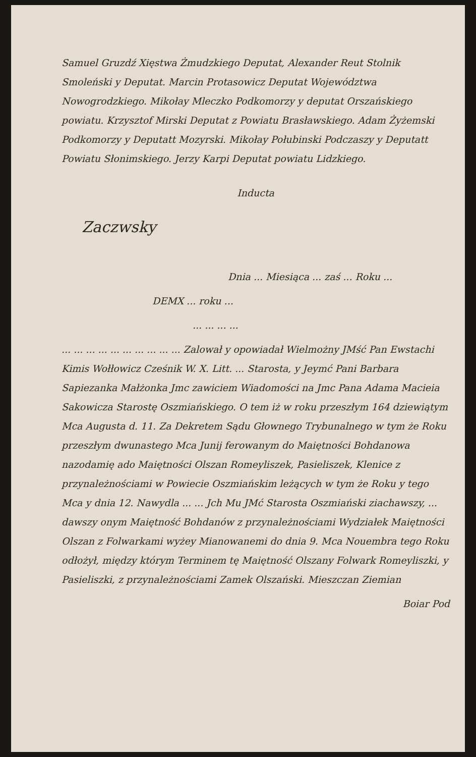Samuel Gruzdź Xięstwa Żmudzkiego Deputat, Alexander Reut Stolnik Smoleński y Deputat. Marcin Protasowicz Deputat Województwa Nowogrodzkiego. Mikołay Mleczko Podkomorzy y deputat Orszańskiego powiatu. Krzysztof Mirski Deputat z Powiatu Brasławskiego. Adam Żyżemski Podkomorzy y Deputatt Mozyrski. Mikołay Połubinski Podczaszy y Deputatt Powiatu Słonimskiego. Jerzy Karpi Deputat powiatu Lidzkiego.
Inducta
Zaczwsky
Dnia ... Miesiąca ... zaś ... Roku ...
DEMX ... roku ...
... ... ... ...
... ... ... ... ... ... ... ... ... ... Zalował y opowiadał Wielmożny JMść Pan Ewstachi Kimis Wołłowicz Cześnik W. X. Litt. ... Starosta, y Jeymć Pani Barbara Sapiezanka Małżonka Jmc zawiciem Wiadomości na Jmc Pana Adama Macieia Sakowicza Starostę Oszmiańskiego. O tem iż w roku przeszłym 164 dziewiątym Mca Augusta d. 11. Za Dekretem Sądu Głownego Trybunalnego w tym że Roku przeszłym dwunastego Mca Junij ferowanym do Maiętności Bohdanowa nazodamię ado Maiętności Olszan Romeyliszek, Pasieliszek, Klenice z przynależnościami w Powiecie Oszmiańskim leżących w tym że Roku y tego Mca y dnia 12. Nawydla ... ... Jch Mu JMć Starosta Oszmiański ziachawszy, ... dawszy onym Maiętność Bohdanów z przynależnościami Wydziałek Maiętności Olszan z Folwarkami wyżey Mianowanemi do dnia 9. Mca Nouembra tego Roku odłożył, między którym Terminem tę Maiętność Olszany Folwark Romeyliszki, y Pasieliszki, z przynależnościami Zamek Olszański. Mieszczan Ziemian
Boiar Pod